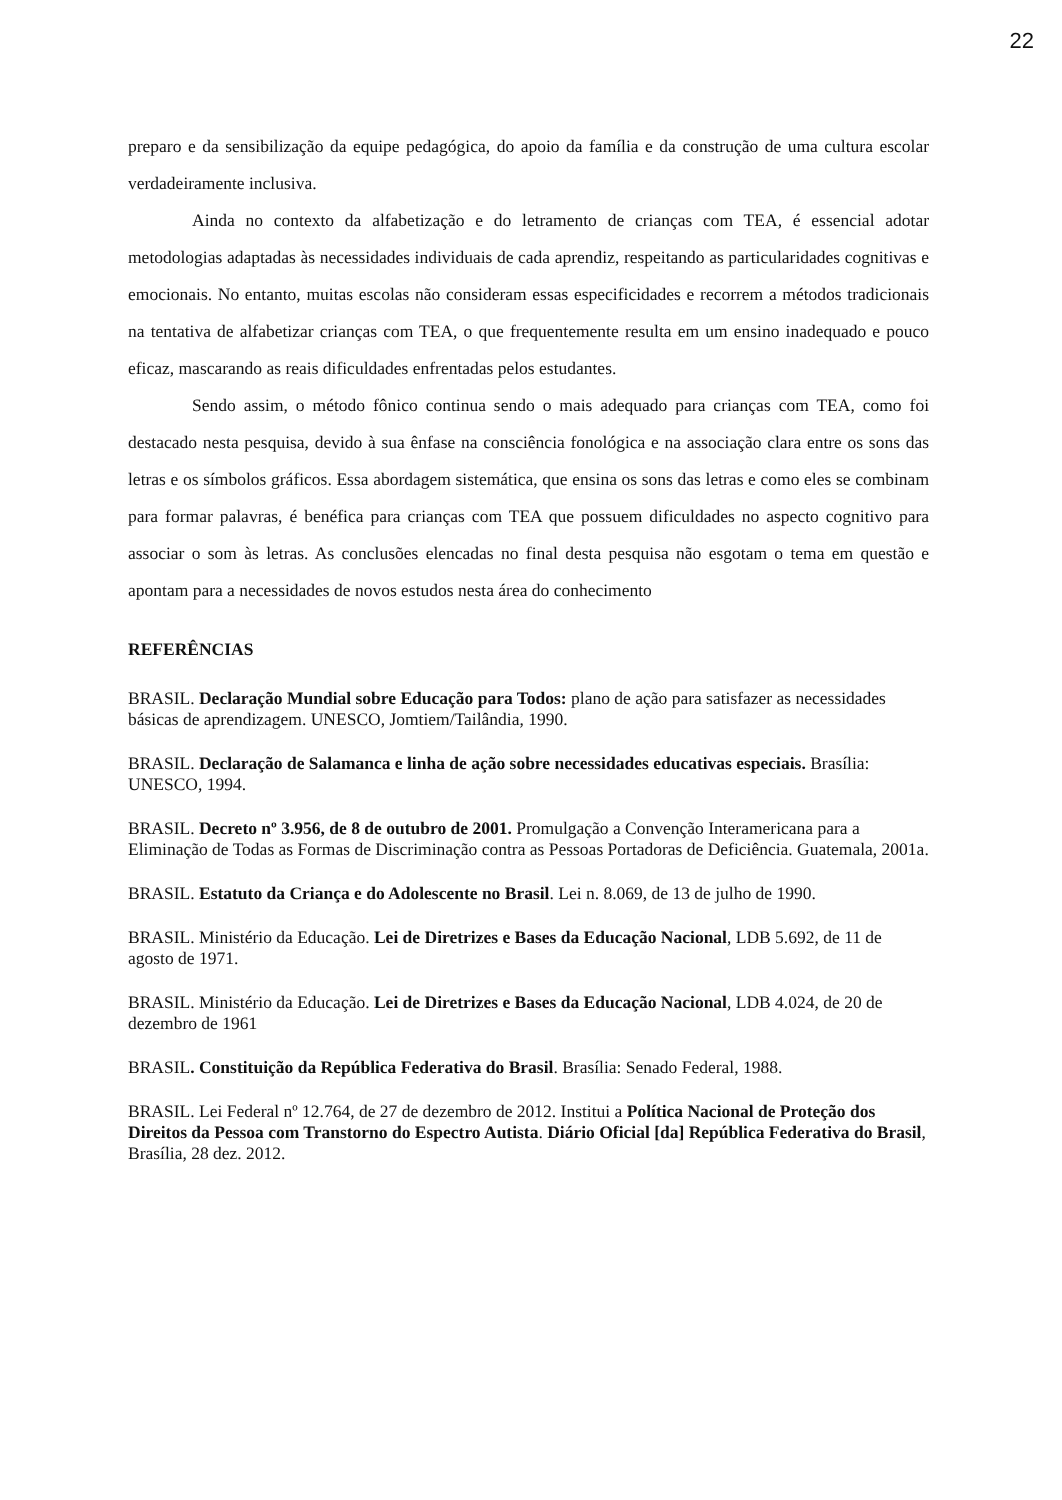22
preparo e da sensibilização da equipe pedagógica, do apoio da família e da construção de uma cultura escolar verdadeiramente inclusiva.
Ainda no contexto da alfabetização e do letramento de crianças com TEA, é essencial adotar metodologias adaptadas às necessidades individuais de cada aprendiz, respeitando as particularidades cognitivas e emocionais. No entanto, muitas escolas não consideram essas especificidades e recorrem a métodos tradicionais na tentativa de alfabetizar crianças com TEA, o que frequentemente resulta em um ensino inadequado e pouco eficaz, mascarando as reais dificuldades enfrentadas pelos estudantes.
Sendo assim, o método fônico continua sendo o mais adequado para crianças com TEA, como foi destacado nesta pesquisa, devido à sua ênfase na consciência fonológica e na associação clara entre os sons das letras e os símbolos gráficos. Essa abordagem sistemática, que ensina os sons das letras e como eles se combinam para formar palavras, é benéfica para crianças com TEA que possuem dificuldades no aspecto cognitivo para associar o som às letras. As conclusões elencadas no final desta pesquisa não esgotam o tema em questão e apontam para a necessidades de novos estudos nesta área do conhecimento
REFERÊNCIAS
BRASIL. Declaração Mundial sobre Educação para Todos: plano de ação para satisfazer as necessidades básicas de aprendizagem. UNESCO, Jomtiem/Tailândia, 1990.
BRASIL. Declaração de Salamanca e linha de ação sobre necessidades educativas especiais. Brasília: UNESCO, 1994.
BRASIL. Decreto nº 3.956, de 8 de outubro de 2001. Promulgação a Convenção Interamericana para a Eliminação de Todas as Formas de Discriminação contra as Pessoas Portadoras de Deficiência. Guatemala, 2001a.
BRASIL. Estatuto da Criança e do Adolescente no Brasil. Lei n. 8.069, de 13 de julho de 1990.
BRASIL. Ministério da Educação. Lei de Diretrizes e Bases da Educação Nacional, LDB 5.692, de 11 de agosto de 1971.
BRASIL. Ministério da Educação. Lei de Diretrizes e Bases da Educação Nacional, LDB 4.024, de 20 de dezembro de 1961
BRASIL. Constituição da República Federativa do Brasil. Brasília: Senado Federal, 1988.
BRASIL. Lei Federal nº 12.764, de 27 de dezembro de 2012. Institui a Política Nacional de Proteção dos Direitos da Pessoa com Transtorno do Espectro Autista. Diário Oficial [da] República Federativa do Brasil, Brasília, 28 dez. 2012.